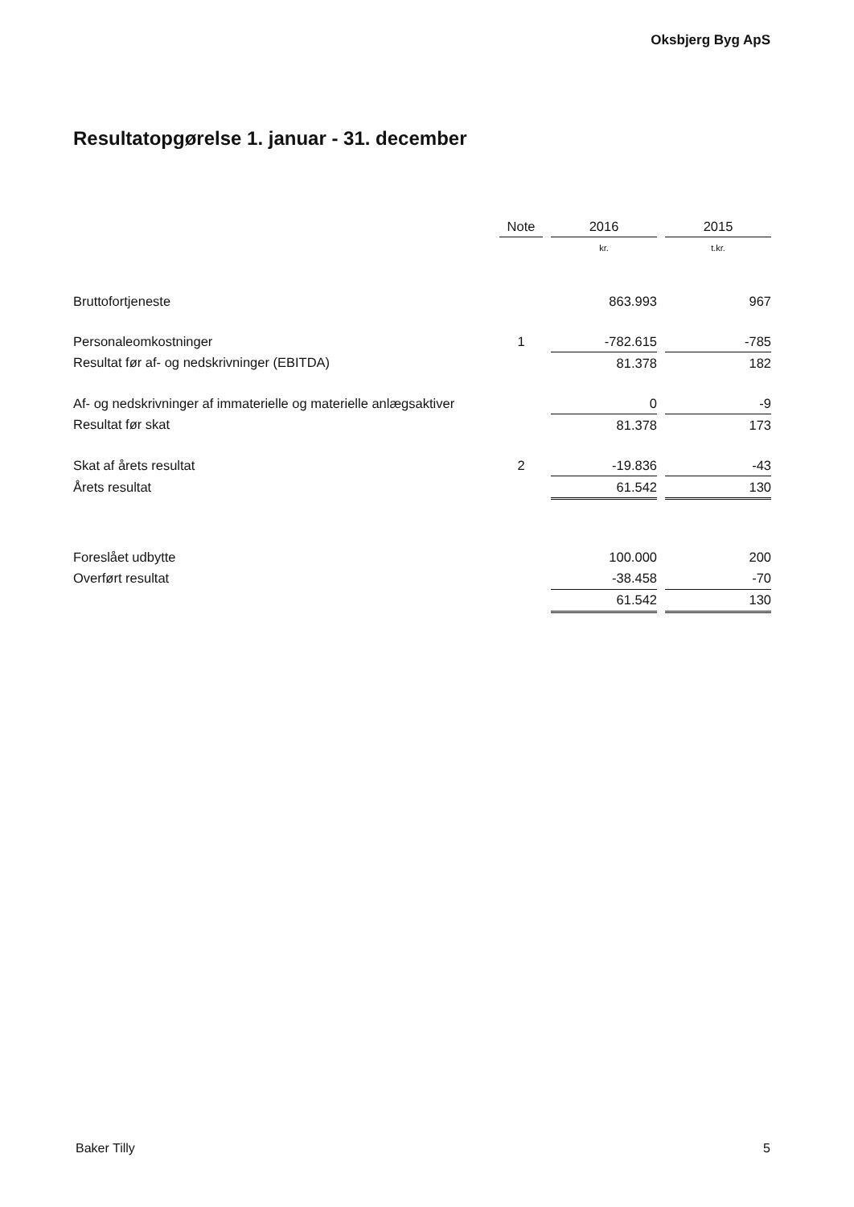Oksbjerg Byg ApS
Resultatopgørelse 1. januar - 31. december
| | Note | | 2016 | | 2015 |
| --- | --- | --- | --- | --- | --- |
| | | | kr. | | t.kr. |
| Bruttofortjeneste | | | 863.993 | | 967 |
| Personaleomkostninger | 1 | | -782.615 | | -785 |
| Resultat før af- og nedskrivninger (EBITDA) | | | 81.378 | | 182 |
| Af- og nedskrivninger af immaterielle og materielle anlægsaktiver | | | 0 | | -9 |
| Resultat før skat | | | 81.378 | | 173 |
| Skat af årets resultat | 2 | | -19.836 | | -43 |
| Årets resultat | | | 61.542 | | 130 |
| Foreslået udbytte | | | 100.000 | | 200 |
| Overført resultat | | | -38.458 | | -70 |
| | | | 61.542 | | 130 |
Baker Tilly 5